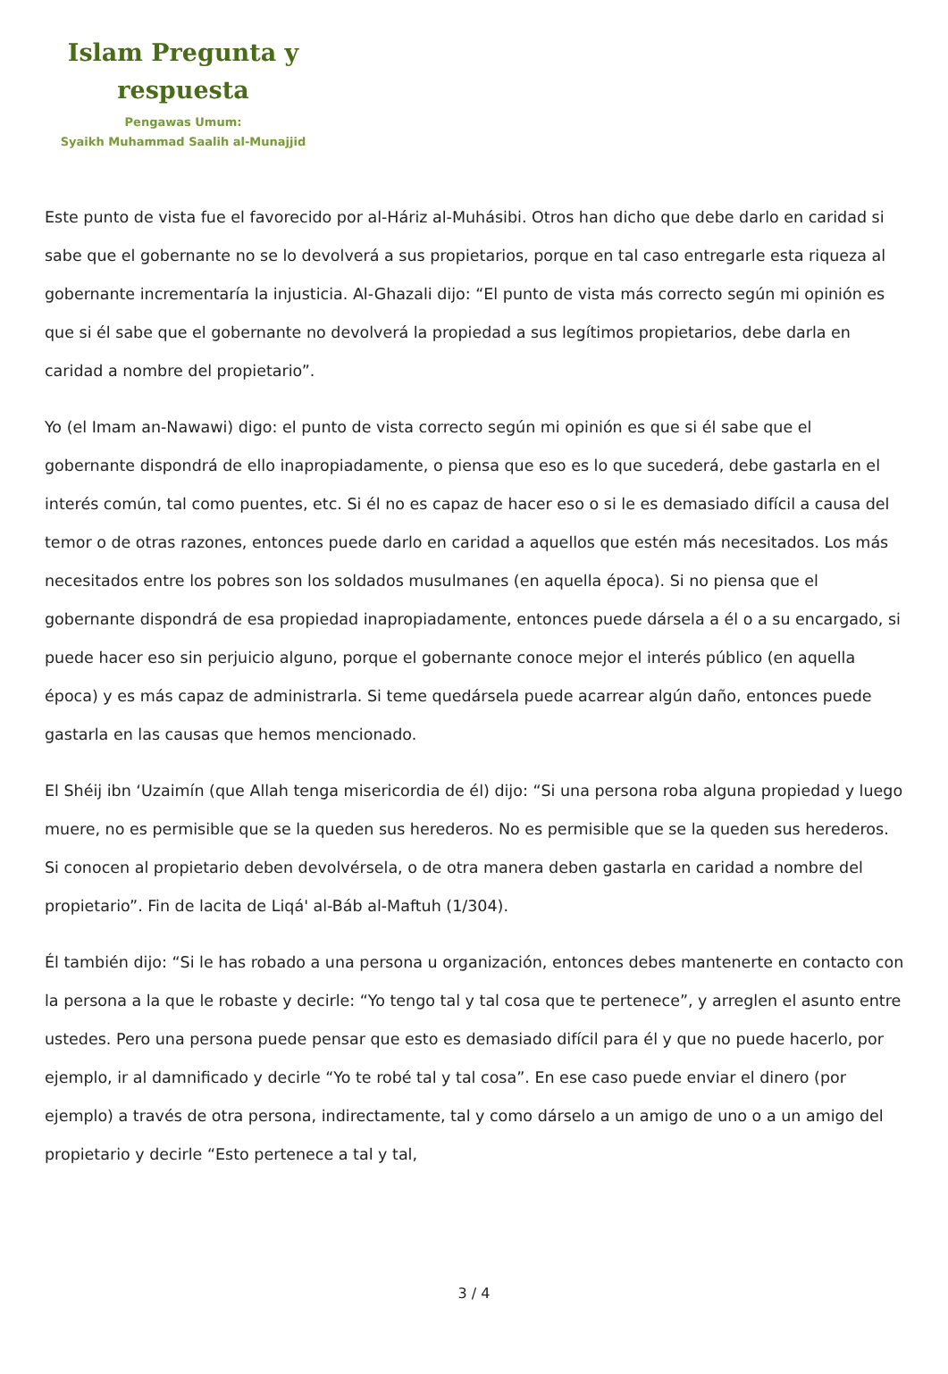Islam Pregunta y
respuesta
Pengawas Umum:
Syaikh Muhammad Saalih al-Munajjid
Este punto de vista fue el favorecido por al-Háriz al-Muhásibi. Otros han dicho que debe darlo en caridad si sabe que el gobernante no se lo devolverá a sus propietarios, porque en tal caso entregarle esta riqueza al gobernante incrementaría la injusticia. Al-Ghazali dijo: “El punto de vista más correcto según mi opinión es que si él sabe que el gobernante no devolverá la propiedad a sus legítimos propietarios, debe darla en caridad a nombre del propietario”.
Yo (el Imam an-Nawawi) digo: el punto de vista correcto según mi opinión es que si él sabe que el gobernante dispondrá de ello inapropiadamente, o piensa que eso es lo que sucederá, debe gastarla en el interés común, tal como puentes, etc. Si él no es capaz de hacer eso o si le es demasiado difícil a causa del temor o de otras razones, entonces puede darlo en caridad a aquellos que estén más necesitados. Los más necesitados entre los pobres son los soldados musulmanes (en aquella época). Si no piensa que el gobernante dispondrá de esa propiedad inapropiadamente, entonces puede dársela a él o a su encargado, si puede hacer eso sin perjuicio alguno, porque el gobernante conoce mejor el interés público (en aquella época) y es más capaz de administrarla. Si teme quedársela puede acarrear algún daño, entonces puede gastarla en las causas que hemos mencionado.
El Shéij ibn ‘Uzaimín (que Allah tenga misericordia de él) dijo: “Si una persona roba alguna propiedad y luego muere, no es permisible que se la queden sus herederos. No es permisible que se la queden sus herederos. Si conocen al propietario deben devolvérsela, o de otra manera deben gastarla en caridad a nombre del propietario”. Fin de lacita de Liqá' al-Báb al-Maftuh (1/304).
Él también dijo: “Si le has robado a una persona u organización, entonces debes mantenerte en contacto con la persona a la que le robaste y decirle: “Yo tengo tal y tal cosa que te pertenece”, y arreglen el asunto entre ustedes. Pero una persona puede pensar que esto es demasiado difícil para él y que no puede hacerlo, por ejemplo, ir al damnificado y decirle “Yo te robé tal y tal cosa”. En ese caso puede enviar el dinero (por ejemplo) a través de otra persona, indirectamente, tal y como dárselo a un amigo de uno o a un amigo del propietario y decirle “Esto pertenece a tal y tal,
3 / 4